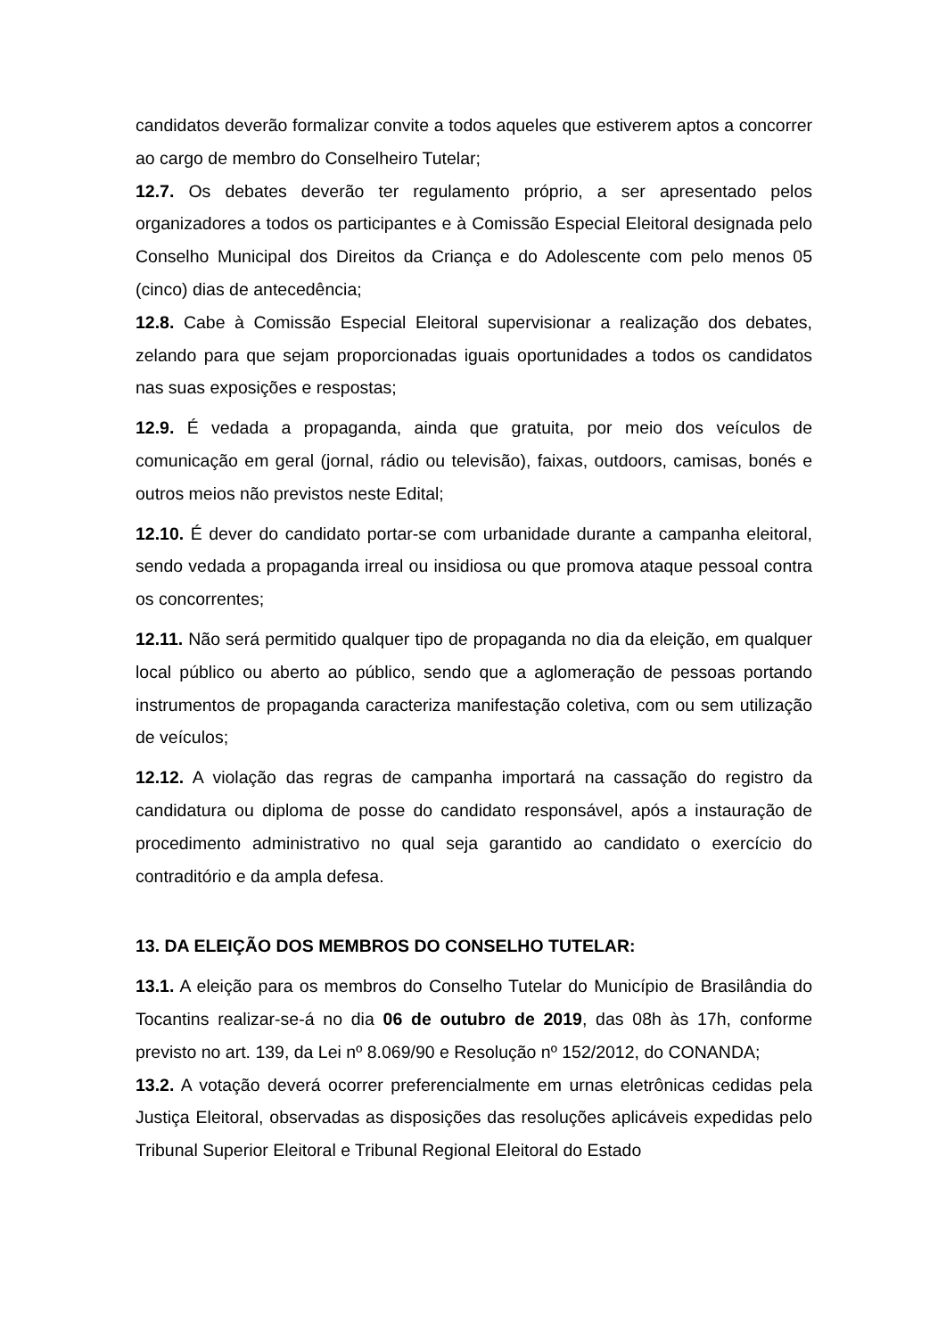candidatos deverão formalizar convite a todos aqueles que estiverem aptos a concorrer ao cargo de membro do Conselheiro Tutelar;
12.7. Os debates deverão ter regulamento próprio, a ser apresentado pelos organizadores a todos os participantes e à Comissão Especial Eleitoral designada pelo Conselho Municipal dos Direitos da Criança e do Adolescente com pelo menos 05 (cinco) dias de antecedência;
12.8. Cabe à Comissão Especial Eleitoral supervisionar a realização dos debates, zelando para que sejam proporcionadas iguais oportunidades a todos os candidatos nas suas exposições e respostas;
12.9. É vedada a propaganda, ainda que gratuita, por meio dos veículos de comunicação em geral (jornal, rádio ou televisão), faixas, outdoors, camisas, bonés e outros meios não previstos neste Edital;
12.10. É dever do candidato portar-se com urbanidade durante a campanha eleitoral, sendo vedada a propaganda irreal ou insidiosa ou que promova ataque pessoal contra os concorrentes;
12.11. Não será permitido qualquer tipo de propaganda no dia da eleição, em qualquer local público ou aberto ao público, sendo que a aglomeração de pessoas portando instrumentos de propaganda caracteriza manifestação coletiva, com ou sem utilização de veículos;
12.12. A violação das regras de campanha importará na cassação do registro da candidatura ou diploma de posse do candidato responsável, após a instauração de procedimento administrativo no qual seja garantido ao candidato o exercício do contraditório e da ampla defesa.
13. DA ELEIÇÃO DOS MEMBROS DO CONSELHO TUTELAR:
13.1. A eleição para os membros do Conselho Tutelar do Município de Brasilândia do Tocantins realizar-se-á no dia 06 de outubro de 2019, das 08h às 17h, conforme previsto no art. 139, da Lei nº 8.069/90 e Resolução nº 152/2012, do CONANDA;
13.2. A votação deverá ocorrer preferencialmente em urnas eletrônicas cedidas pela Justiça Eleitoral, observadas as disposições das resoluções aplicáveis expedidas pelo Tribunal Superior Eleitoral e Tribunal Regional Eleitoral do Estado